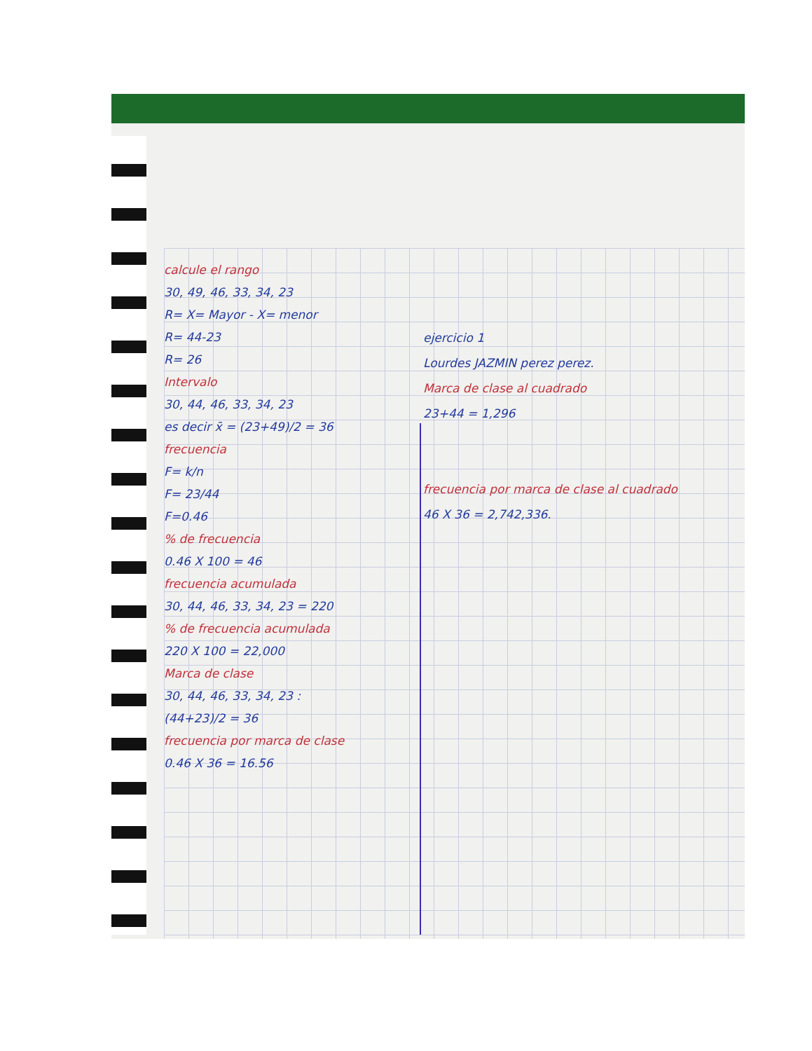calcule el rango
30, 49, 46, 33, 34, 23
R= X= Mayor - X= menor
R= 44-23
R= 26
Intervalo
30, 44, 46, 33, 34, 23
es decir x̄ = (23+49)/2 = 36
frecuencia
F= k/n
F= 23/44
F=0.46
% de frecuencia
0.46 X 100 = 46
frecuencia acumulada
30, 44, 46, 33, 34, 23 = 220
% de frecuencia acumulada
220 X 100 = 22,000
Marca de clase
30, 44, 46, 33, 34, 23 :
(44+23)/2 = 36
frecuencia por marca de clase
0.46 X 36 = 16.56
ejercicio 1
Lourdes JAZMIN perez perez.
Marca de clase al cuadrado
23+44 = 1,296
frecuencia por marca de clase al cuadrado
46 X 36 = 2,742,336.